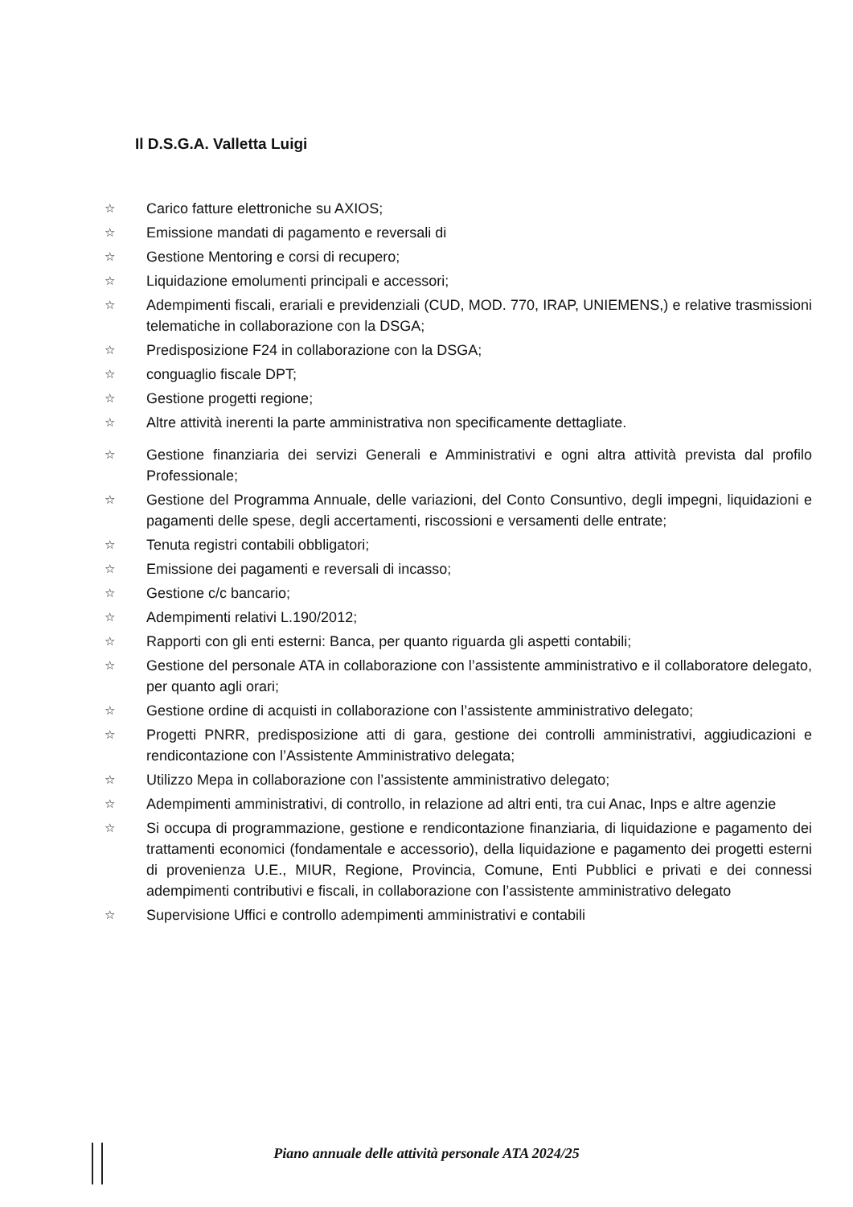Il D.S.G.A. Valletta Luigi
☆ Carico fatture elettroniche su AXIOS;
☆ Emissione mandati di pagamento e reversali di
☆ Gestione Mentoring e corsi di recupero;
☆ Liquidazione emolumenti principali e accessori;
☆ Adempimenti fiscali, erariali e previdenziali (CUD, MOD. 770, IRAP, UNIEMENS,) e relative trasmissioni telematiche in collaborazione con la DSGA;
☆ Predisposizione F24 in collaborazione con la DSGA;
☆ conguaglio fiscale DPT;
☆ Gestione progetti regione;
☆ Altre attività inerenti la parte amministrativa non specificamente dettagliate.
☆ Gestione finanziaria dei servizi Generali e Amministrativi e ogni altra attività prevista dal profilo Professionale;
☆ Gestione del Programma Annuale, delle variazioni, del Conto Consuntivo, degli impegni, liquidazioni e pagamenti delle spese, degli accertamenti, riscossioni e versamenti delle entrate;
☆ Tenuta registri contabili obbligatori;
☆ Emissione dei pagamenti e reversali di incasso;
☆ Gestione c/c bancario;
☆ Adempimenti relativi L.190/2012;
☆ Rapporti con gli enti esterni: Banca, per quanto riguarda gli aspetti contabili;
☆ Gestione del personale ATA in collaborazione con l’assistente amministrativo e il collaboratore delegato, per quanto agli orari;
☆ Gestione ordine di acquisti in collaborazione con l’assistente amministrativo delegato;
☆ Progetti PNRR, predisposizione atti di gara, gestione dei controlli amministrativi, aggiudicazioni e rendicontazione con l’Assistente Amministrativo delegata;
☆ Utilizzo Mepa in collaborazione con l’assistente amministrativo delegato;
☆ Adempimenti amministrativi, di controllo, in relazione ad altri enti, tra cui Anac, Inps e altre agenzie
☆ Si occupa di programmazione, gestione e rendicontazione finanziaria, di liquidazione e pagamento dei trattamenti economici (fondamentale e accessorio), della liquidazione e pagamento dei progetti esterni di provenienza U.E., MIUR, Regione, Provincia, Comune, Enti Pubblici e privati e dei connessi adempimenti contributivi e fiscali, in collaborazione con l’assistente amministrativo delegato
☆ Supervisione Uffici e controllo adempimenti amministrativi e contabili
Piano annuale delle attività personale ATA 2024/25